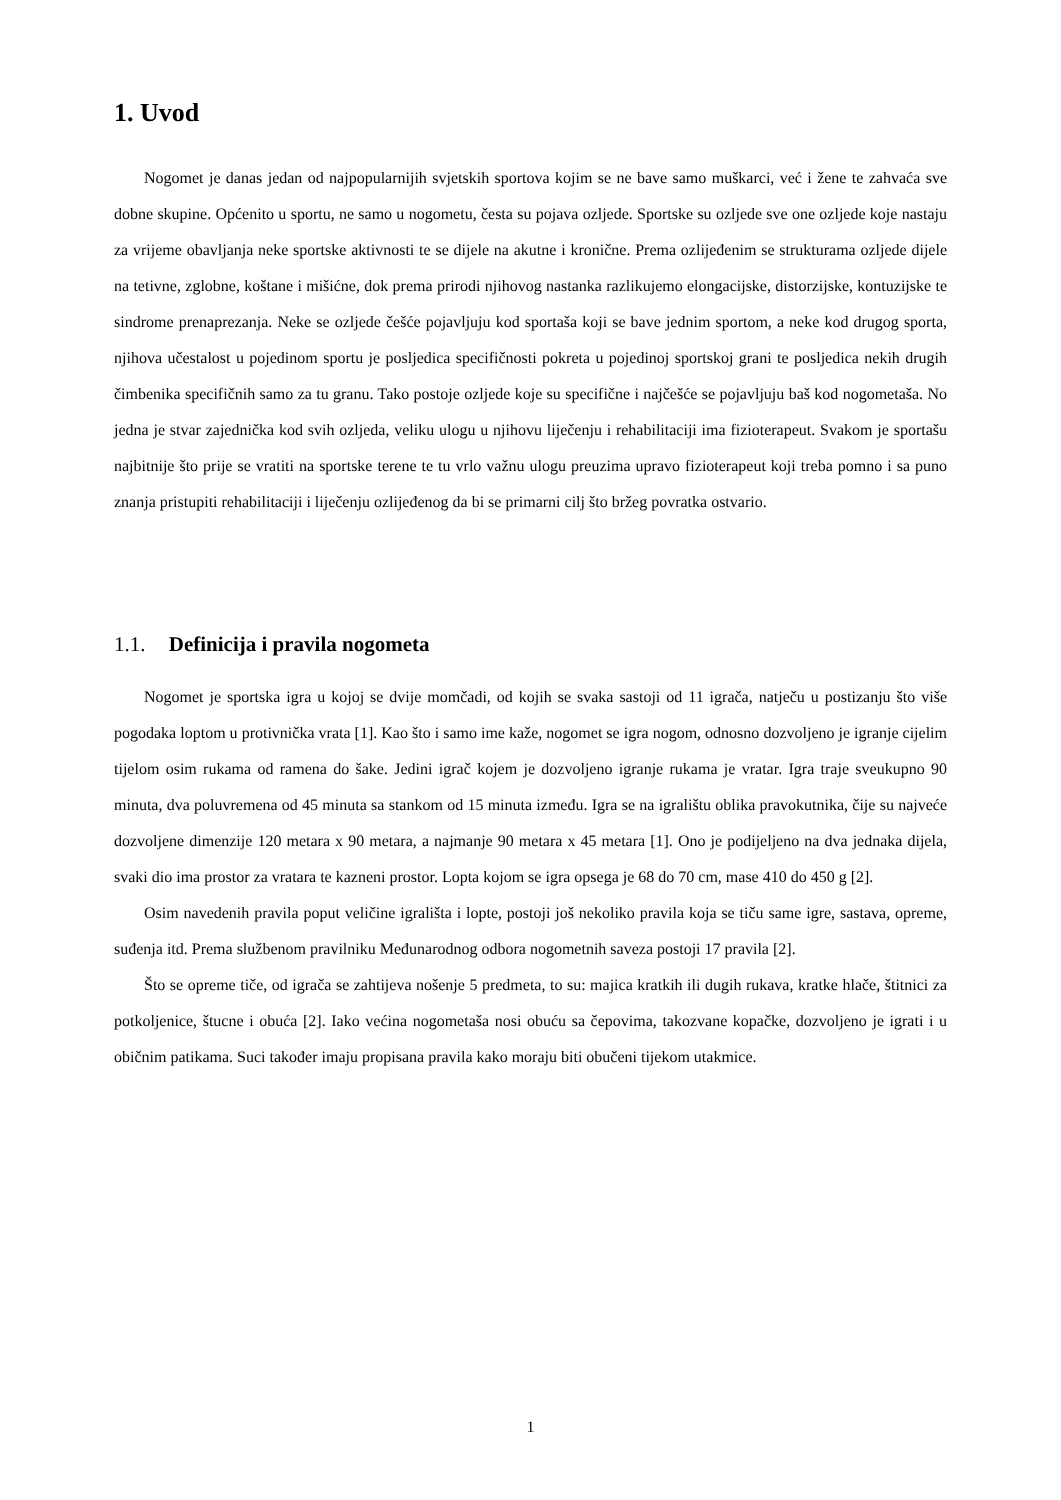1. Uvod
Nogomet je danas jedan od najpopularnijih svjetskih sportova kojim se ne bave samo muškarci, već i žene te zahvaća sve dobne skupine. Općenito u sportu, ne samo u nogometu, česta su pojava ozljede. Sportske su ozljede sve one ozljede koje nastaju za vrijeme obavljanja neke sportske aktivnosti te se dijele na akutne i kronične. Prema ozlijeđenim se strukturama ozljede dijele na tetivne, zglobne, koštane i mišićne, dok prema prirodi njihovog nastanka razlikujemo elongacijske, distorzijske, kontuzijske te sindrome prenaprezanja. Neke se ozljede češće pojavljuju kod sportaša koji se bave jednim sportom, a neke kod drugog sporta, njihova učestalost u pojedinom sportu je posljedica specifičnosti pokreta u pojedinoj sportskoj grani te posljedica nekih drugih čimbenika specifičnih samo za tu granu. Tako postoje ozljede koje su specifične i najčešće se pojavljuju baš kod nogometaša. No jedna je stvar zajednička kod svih ozljeda, veliku ulogu u njihovu liječenju i rehabilitaciji ima fizioterapeut. Svakom je sportašu najbitnije što prije se vratiti na sportske terene te tu vrlo važnu ulogu preuzima upravo fizioterapeut koji treba pomno i sa puno znanja pristupiti rehabilitaciji i liječenju ozlijeđenog da bi se primarni cilj što bržeg povratka ostvario.
1.1. Definicija i pravila nogometa
Nogomet je sportska igra u kojoj se dvije momčadi, od kojih se svaka sastoji od 11 igrača, natječu u postizanju što više pogodaka loptom u protivnička vrata [1]. Kao što i samo ime kaže, nogomet se igra nogom, odnosno dozvoljeno je igranje cijelim tijelom osim rukama od ramena do šake. Jedini igrač kojem je dozvoljeno igranje rukama je vratar. Igra traje sveukupno 90 minuta, dva poluvremena od 45 minuta sa stankom od 15 minuta između. Igra se na igralištu oblika pravokutnika, čije su najveće dozvoljene dimenzije 120 metara x 90 metara, a najmanje 90 metara x 45 metara [1]. Ono je podijeljeno na dva jednaka dijela, svaki dio ima prostor za vratara te kazneni prostor. Lopta kojom se igra opsega je 68 do 70 cm, mase 410 do 450 g [2].
Osim navedenih pravila poput veličine igrališta i lopte, postoji još nekoliko pravila koja se tiču same igre, sastava, opreme, suđenja itd. Prema službenom pravilniku Međunarodnog odbora nogometnih saveza postoji 17 pravila [2].
Što se opreme tiče, od igrača se zahtijeva nošenje 5 predmeta, to su: majica kratkih ili dugih rukava, kratke hlače, štitnici za potkoljenice, štucne i obuća [2]. Iako većina nogometaša nosi obuću sa čepovima, takozvane kopačke, dozvoljeno je igrati i u običnim patikama. Suci također imaju propisana pravila kako moraju biti obučeni tijekom utakmice.
1